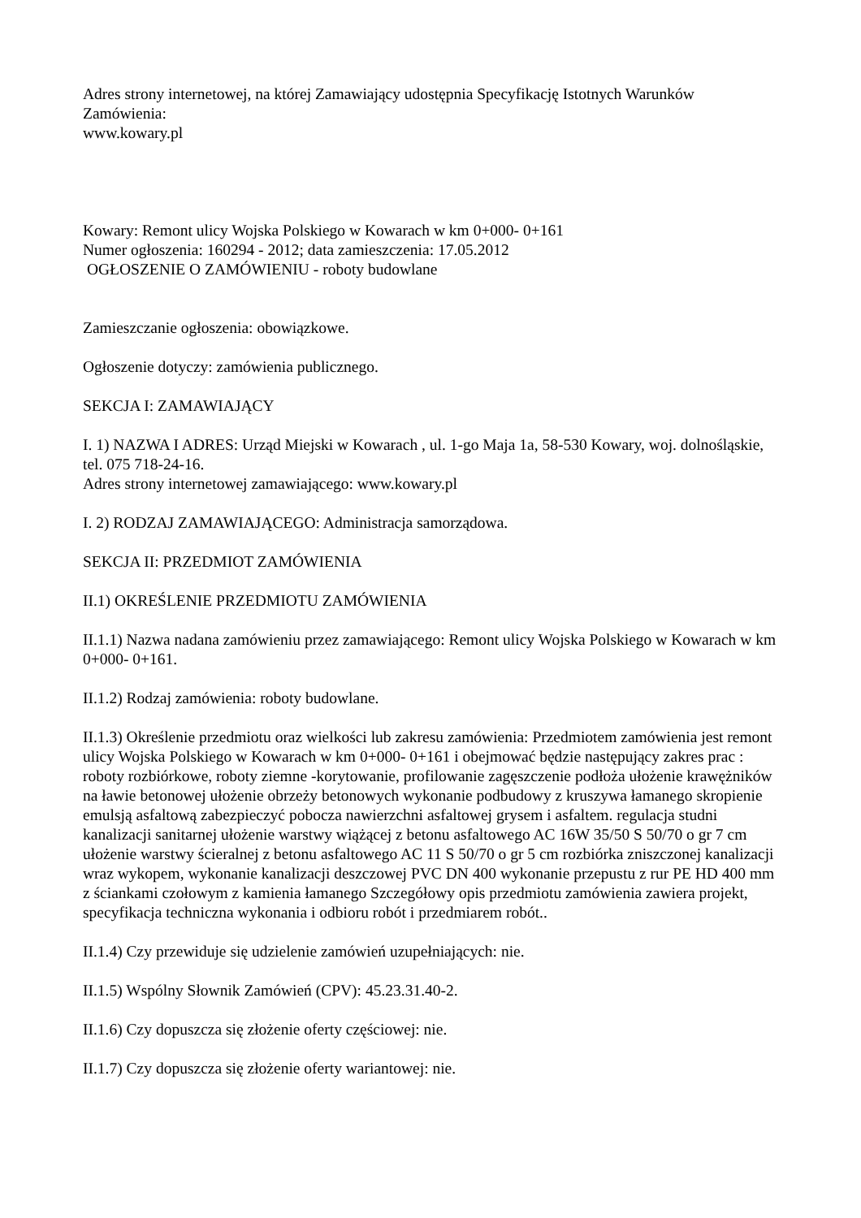Adres strony internetowej, na której Zamawiający udostępnia Specyfikację Istotnych Warunków Zamówienia:
www.kowary.pl
Kowary: Remont ulicy Wojska Polskiego w Kowarach w km 0+000- 0+161
Numer ogłoszenia: 160294 - 2012; data zamieszczenia: 17.05.2012
OGŁOSZENIE O ZAMÓWIENIU - roboty budowlane
Zamieszczanie ogłoszenia: obowiązkowe.
Ogłoszenie dotyczy: zamówienia publicznego.
SEKCJA I: ZAMAWIAJĄCY
I. 1) NAZWA I ADRES: Urząd Miejski w Kowarach , ul. 1-go Maja 1a, 58-530 Kowary, woj. dolnośląskie, tel. 075 718-24-16.
Adres strony internetowej zamawiającego: www.kowary.pl
I. 2) RODZAJ ZAMAWIAJĄCEGO: Administracja samorządowa.
SEKCJA II: PRZEDMIOT ZAMÓWIENIA
II.1) OKREŚLENIE PRZEDMIOTU ZAMÓWIENIA
II.1.1) Nazwa nadana zamówieniu przez zamawiającego: Remont ulicy Wojska Polskiego w Kowarach w km 0+000- 0+161.
II.1.2) Rodzaj zamówienia: roboty budowlane.
II.1.3) Określenie przedmiotu oraz wielkości lub zakresu zamówienia: Przedmiotem zamówienia jest remont ulicy Wojska Polskiego w Kowarach w km 0+000- 0+161 i obejmować będzie następujący zakres prac : roboty rozbiórkowe, roboty ziemne -korytowanie, profilowanie zagęszczenie podłoża ułożenie krawężników na ławie betonowej ułożenie obrzeży betonowych wykonanie podbudowy z kruszywa łamanego skropienie emulsją asfaltową zabezpieczyć pobocza nawierzchni asfaltowej grysem i asfaltem. regulacja studni kanalizacji sanitarnej ułożenie warstwy wiążącej z betonu asfaltowego AC 16W 35/50 S 50/70 o gr 7 cm ułożenie warstwy ścieralnej z betonu asfaltowego AC 11 S 50/70 o gr 5 cm rozbiórka zniszczonej kanalizacji wraz wykopem, wykonanie kanalizacji deszczowej PVC DN 400 wykonanie przepustu z rur PE HD 400 mm z ściankami czołowym z kamienia łamanego Szczegółowy opis przedmiotu zamówienia zawiera projekt, specyfikacja techniczna wykonania i odbioru robót i przedmiarem robót..
II.1.4) Czy przewiduje się udzielenie zamówień uzupełniających: nie.
II.1.5) Wspólny Słownik Zamówień (CPV): 45.23.31.40-2.
II.1.6) Czy dopuszcza się złożenie oferty częściowej: nie.
II.1.7) Czy dopuszcza się złożenie oferty wariantowej: nie.